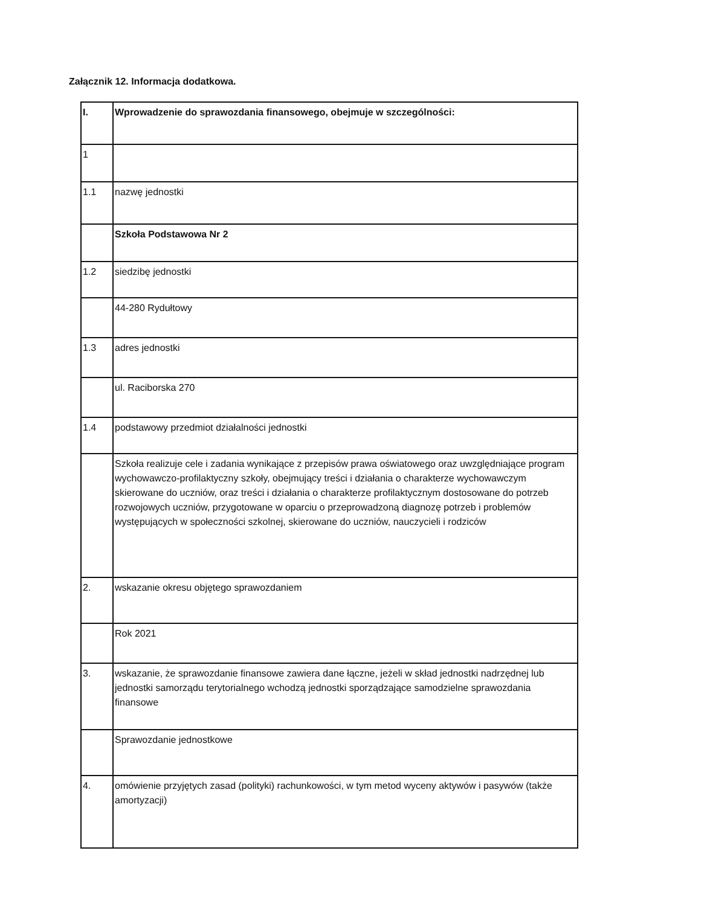Załącznik 12. Informacja dodatkowa.
| I. | Wprowadzenie do sprawozdania finansowego, obejmuje w szczególności: |
| 1 | |
| 1.1 | nazwę jednostki |
| | Szkoła Podstawowa Nr 2 |
| 1.2 | siedzibę jednostki |
| | 44-280 Rydułtowy |
| 1.3 | adres jednostki |
| | ul. Raciborska 270 |
| 1.4 | podstawowy przedmiot działalności jednostki |
| | Szkoła realizuje cele i zadania wynikające z przepisów prawa oświatowego oraz uwzględniające program wychowawczo-profilaktyczny szkoły, obejmujący treści i działania o charakterze wychowawczym skierowane do uczniów, oraz treści i działania o charakterze profilaktycznym dostosowane do potrzeb rozwojowych uczniów, przygotowane w oparciu o przeprowadzoną diagnozę potrzeb i problemów występujących w społeczności szkolnej, skierowane do uczniów, nauczycieli i rodziców |
| 2. | wskazanie okresu objętego sprawozdaniem |
| | Rok 2021 |
| 3. | wskazanie, że sprawozdanie finansowe zawiera dane łączne, jeżeli w skład jednostki nadrzędnej lub jednostki samorządu terytorialnego wchodzą jednostki sporządzające samodzielne sprawozdania finansowe |
| | Sprawozdanie jednostkowe |
| 4. | omówienie przyjętych zasad (polityki) rachunkowości, w tym metod wyceny aktywów i pasywów (także amortyzacji) |